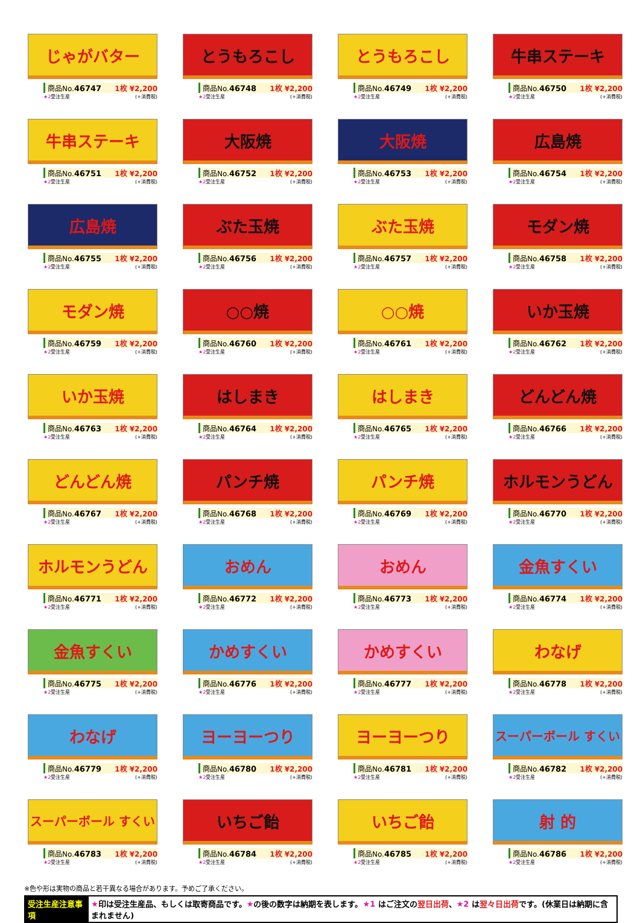じゃがバター
商品No.46747 1枚 ¥2,200
★2受注生産 (+消費税)
とうもろこし
商品No.46748 1枚 ¥2,200
★2受注生産 (+消費税)
とうもろこし
商品No.46749 1枚 ¥2,200
★2受注生産 (+消費税)
牛串ステーキ
商品No.46750 1枚 ¥2,200
★2受注生産 (+消費税)
牛串ステーキ
商品No.46751 1枚 ¥2,200
★2受注生産 (+消費税)
大阪焼
商品No.46752 1枚 ¥2,200
★2受注生産 (+消費税)
大阪焼
商品No.46753 1枚 ¥2,200
★2受注生産 (+消費税)
広島焼
商品No.46754 1枚 ¥2,200
★2受注生産 (+消費税)
広島焼
商品No.46755 1枚 ¥2,200
★2受注生産 (+消費税)
ぶた玉焼
商品No.46756 1枚 ¥2,200
★2受注生産 (+消費税)
ぶた玉焼
商品No.46757 1枚 ¥2,200
★2受注生産 (+消費税)
モダン焼
商品No.46758 1枚 ¥2,200
★2受注生産 (+消費税)
モダン焼
商品No.46759 1枚 ¥2,200
★2受注生産 (+消費税)
○○焼
商品No.46760 1枚 ¥2,200
★2受注生産 (+消費税)
○○焼
商品No.46761 1枚 ¥2,200
★2受注生産 (+消費税)
いか玉焼
商品No.46762 1枚 ¥2,200
★2受注生産 (+消費税)
いか玉焼
商品No.46763 1枚 ¥2,200
★2受注生産 (+消費税)
はしまき
商品No.46764 1枚 ¥2,200
★2受注生産 (+消費税)
はしまき
商品No.46765 1枚 ¥2,200
★2受注生産 (+消費税)
どんどん焼
商品No.46766 1枚 ¥2,200
★2受注生産 (+消費税)
どんどん焼
商品No.46767 1枚 ¥2,200
★2受注生産 (+消費税)
パンチ焼
商品No.46768 1枚 ¥2,200
★2受注生産 (+消費税)
パンチ焼
商品No.46769 1枚 ¥2,200
★2受注生産 (+消費税)
ホルモンうどん
商品No.46770 1枚 ¥2,200
★2受注生産 (+消費税)
ホルモンうどん
商品No.46771 1枚 ¥2,200
★2受注生産 (+消費税)
おめん
商品No.46772 1枚 ¥2,200
★2受注生産 (+消費税)
おめん
商品No.46773 1枚 ¥2,200
★2受注生産 (+消費税)
金魚すくい
商品No.46774 1枚 ¥2,200
★2受注生産 (+消費税)
金魚すくい
商品No.46775 1枚 ¥2,200
★2受注生産 (+消費税)
かめすくい
商品No.46776 1枚 ¥2,200
★2受注生産 (+消費税)
かめすくい
商品No.46777 1枚 ¥2,200
★2受注生産 (+消費税)
わなげ
商品No.46778 1枚 ¥2,200
★2受注生産 (+消費税)
わなげ
商品No.46779 1枚 ¥2,200
★2受注生産 (+消費税)
ヨーヨーつり
商品No.46780 1枚 ¥2,200
★2受注生産 (+消費税)
ヨーヨーつり
商品No.46781 1枚 ¥2,200
★2受注生産 (+消費税)
スーパーボール すくい
商品No.46782 1枚 ¥2,200
★2受注生産 (+消費税)
スーパーボール すくい
商品No.46783 1枚 ¥2,200
★2受注生産 (+消費税)
いちご飴
商品No.46784 1枚 ¥2,200
★2受注生産 (+消費税)
いちご飴
商品No.46785 1枚 ¥2,200
★2受注生産 (+消費税)
射 的
商品No.46786 1枚 ¥2,200
★2受注生産 (+消費税)
※色や形は実物の商品と若干異なる場合があります。予めご了承ください。
受注生産注意事項 ★印は受注生産品、もしくは取寄商品です。★の後の数字は納期を表します。★1 はご注文の翌日出荷、★2 は翌々日出荷です。(休業日は納期に含まれません)